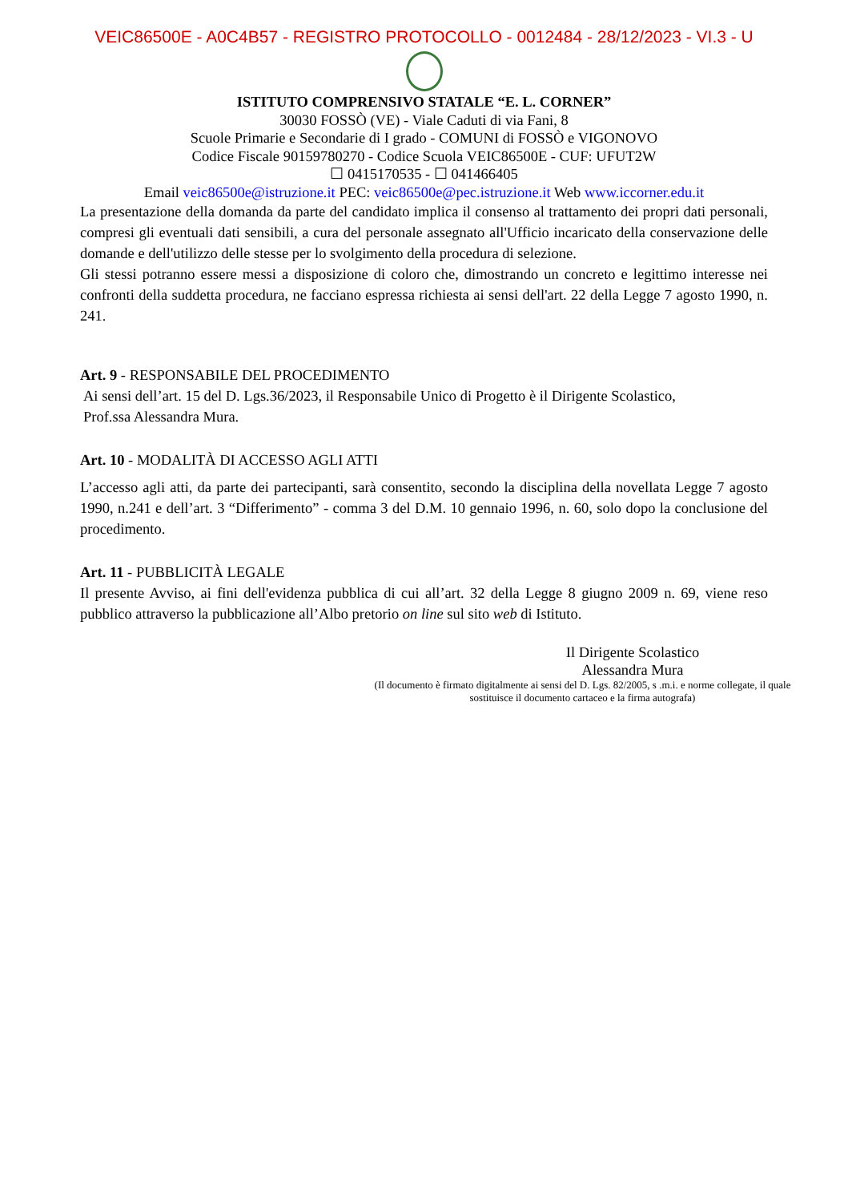VEIC86500E - A0C4B57 - REGISTRO PROTOCOLLO - 0012484 - 28/12/2023 - VI.3 - U
ISTITUTO COMPRENSIVO STATALE “E. L. CORNER”
30030 FOSSÒ (VE) - Viale Caduti di via Fani, 8
Scuole Primarie e Secondarie di I grado - COMUNI di FOSSÒ e VIGONOVO
Codice Fiscale 90159780270 - Codice Scuola VEIC86500E - CUF: UFUT2W
☐ 0415170535 - ☐ 041466405
Email veic86500e@istruzione.it PEC: veic86500e@pec.istruzione.it Web www.iccorner.edu.it
La presentazione della domanda da parte del candidato implica il consenso al trattamento dei propri dati personali, compresi gli eventuali dati sensibili, a cura del personale assegnato all'Ufficio incaricato della conservazione delle domande e dell'utilizzo delle stesse per lo svolgimento della procedura di selezione.
Gli stessi potranno essere messi a disposizione di coloro che, dimostrando un concreto e legittimo interesse nei confronti della suddetta procedura, ne facciano espressa richiesta ai sensi dell'art. 22 della Legge 7 agosto 1990, n. 241.
Art. 9 - RESPONSABILE DEL PROCEDIMENTO
Ai sensi dell’art. 15 del D. Lgs.36/2023, il Responsabile Unico di Progetto è il Dirigente Scolastico,
Prof.ssa Alessandra Mura.
Art. 10 - MODALITÀ DI ACCESSO AGLI ATTI
L’accesso agli atti, da parte dei partecipanti, sarà consentito, secondo la disciplina della novellata Legge 7 agosto 1990, n.241 e dell’art. 3 “Differimento” - comma 3 del D.M. 10 gennaio 1996, n. 60, solo dopo la conclusione del procedimento.
Art. 11 - PUBBLICITÀ LEGALE
Il presente Avviso, ai fini dell'evidenza pubblica di cui all’art. 32 della Legge 8 giugno 2009 n. 69, viene reso pubblico attraverso la pubblicazione all’Albo pretorio on line sul sito web di Istituto.
Il Dirigente Scolastico
Alessandra Mura
(Il documento è firmato digitalmente ai sensi del D. Lgs. 82/2005, s .m.i. e norme collegate, il quale sostituisce il documento cartaceo e la firma autografa)